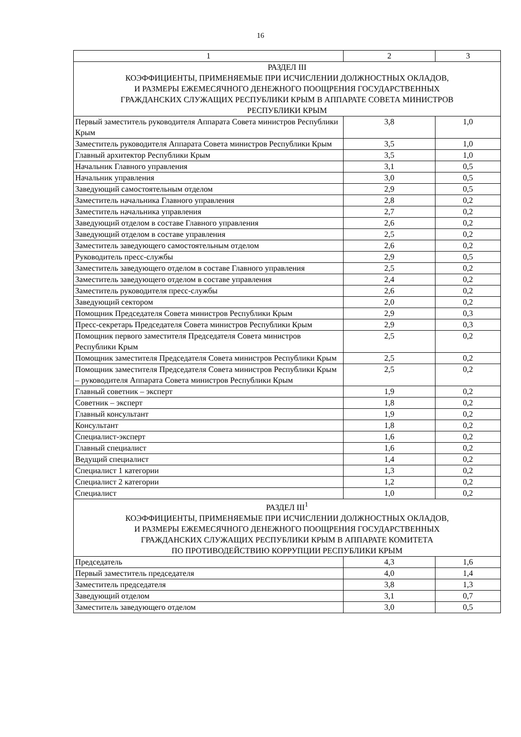16
| 1 | 2 | 3 |
| --- | --- | --- |
| РАЗДЕЛ III КОЭФФИЦИЕНТЫ, ПРИМЕНЯЕМЫЕ ПРИ ИСЧИСЛЕНИИ ДОЛЖНОСТНЫХ ОКЛАДОВ, И РАЗМЕРЫ ЕЖЕМЕСЯЧНОГО ДЕНЕЖНОГО ПООЩРЕНИЯ ГОСУДАРСТВЕННЫХ ГРАЖДАНСКИХ СЛУЖАЩИХ РЕСПУБЛИКИ КРЫМ В АППАРАТЕ СОВЕТА МИНИСТРОВ РЕСПУБЛИКИ КРЫМ | | |
| Первый заместитель руководителя Аппарата Совета министров Республики Крым | 3,8 | 1,0 |
| Заместитель руководителя Аппарата Совета министров Республики Крым | 3,5 | 1,0 |
| Главный архитектор Республики Крым | 3,5 | 1,0 |
| Начальник Главного управления | 3,1 | 0,5 |
| Начальник управления | 3,0 | 0,5 |
| Заведующий самостоятельным отделом | 2,9 | 0,5 |
| Заместитель начальника Главного управления | 2,8 | 0,2 |
| Заместитель начальника управления | 2,7 | 0,2 |
| Заведующий отделом в составе Главного управления | 2,6 | 0,2 |
| Заведующий отделом в составе управления | 2,5 | 0,2 |
| Заместитель заведующего самостоятельным отделом | 2,6 | 0,2 |
| Руководитель пресс-службы | 2,9 | 0,5 |
| Заместитель заведующего отделом в составе Главного управления | 2,5 | 0,2 |
| Заместитель заведующего отделом в составе управления | 2,4 | 0,2 |
| Заместитель руководителя пресс-службы | 2,6 | 0,2 |
| Заведующий сектором | 2,0 | 0,2 |
| Помощник Председателя Совета министров Республики Крым | 2,9 | 0,3 |
| Пресс-секретарь Председателя Совета министров Республики Крым | 2,9 | 0,3 |
| Помощник первого заместителя Председателя Совета министров Республики Крым | 2,5 | 0,2 |
| Помощник заместителя Председателя Совета министров Республики Крым | 2,5 | 0,2 |
| Помощник заместителя Председателя Совета министров Республики Крым – руководителя Аппарата Совета министров Республики Крым | 2,5 | 0,2 |
| Главный советник – эксперт | 1,9 | 0,2 |
| Советник – эксперт | 1,8 | 0,2 |
| Главный консультант | 1,9 | 0,2 |
| Консультант | 1,8 | 0,2 |
| Специалист-эксперт | 1,6 | 0,2 |
| Главный специалист | 1,6 | 0,2 |
| Ведущий специалист | 1,4 | 0,2 |
| Специалист 1 категории | 1,3 | 0,2 |
| Специалист 2 категории | 1,2 | 0,2 |
| Специалист | 1,0 | 0,2 |
| РАЗДЕЛ III<sup>1</sup> КОЭФФИЦИЕНТЫ, ПРИМЕНЯЕМЫЕ ПРИ ИСЧИСЛЕНИИ ДОЛЖНОСТНЫХ ОКЛАДОВ, И РАЗМЕРЫ ЕЖЕМЕСЯЧНОГО ДЕНЕЖНОГО ПООЩРЕНИЯ ГОСУДАРСТВЕННЫХ ГРАЖДАНСКИХ СЛУЖАЩИХ РЕСПУБЛИКИ КРЫМ В АППАРАТЕ КОМИТЕТА ПО ПРОТИВОДЕЙСТВИЮ КОРРУПЦИИ РЕСПУБЛИКИ КРЫМ | | |
| Председатель | 4,3 | 1,6 |
| Первый заместитель председателя | 4,0 | 1,4 |
| Заместитель председателя | 3,8 | 1,3 |
| Заведующий отделом | 3,1 | 0,7 |
| Заместитель заведующего отделом | 3,0 | 0,5 |